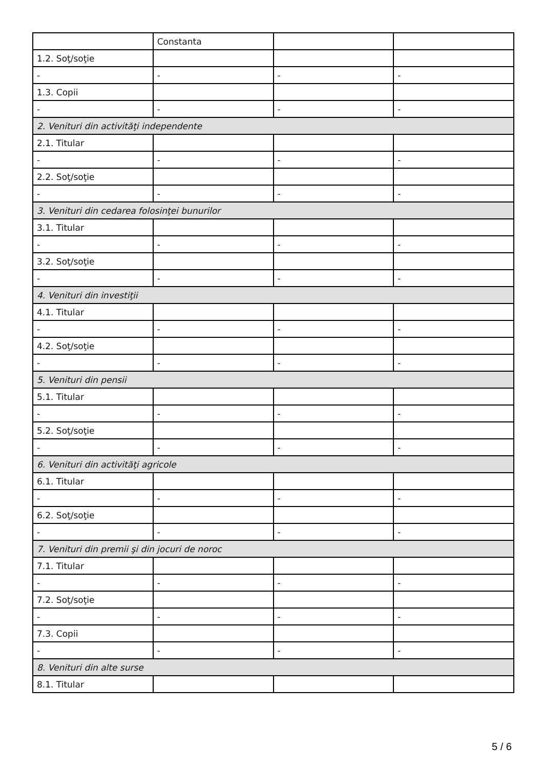| | Constanta | | |
| 1.2. Soţ/soţie | | | |
| - | - | - | - |
| 1.3. Copii | | | |
| - | - | - | - |
| 2. Venituri din activităţi independente | | | |
| 2.1. Titular | | | |
| - | - | - | - |
| 2.2. Soţ/soţie | | | |
| - | - | - | - |
| 3. Venituri din cedarea folosinţei bunurilor | | | |
| 3.1. Titular | | | |
| - | - | - | - |
| 3.2. Soţ/soţie | | | |
| - | - | - | - |
| 4. Venituri din investiţii | | | |
| 4.1. Titular | | | |
| - | - | - | - |
| 4.2. Soţ/soţie | | | |
| - | - | - | - |
| 5. Venituri din pensii | | | |
| 5.1. Titular | | | |
| - | - | - | - |
| 5.2. Soţ/soţie | | | |
| - | - | - | - |
| 6. Venituri din activităţi agricole | | | |
| 6.1. Titular | | | |
| - | - | - | - |
| 6.2. Soţ/soţie | | | |
| - | - | - | - |
| 7. Venituri din premii şi din jocuri de noroc | | | |
| 7.1. Titular | | | |
| - | - | - | - |
| 7.2. Soţ/soţie | | | |
| - | - | - | - |
| 7.3. Copii | | | |
| - | - | - | - |
| 8. Venituri din alte surse | | | |
| 8.1. Titular | | | |
5 / 6